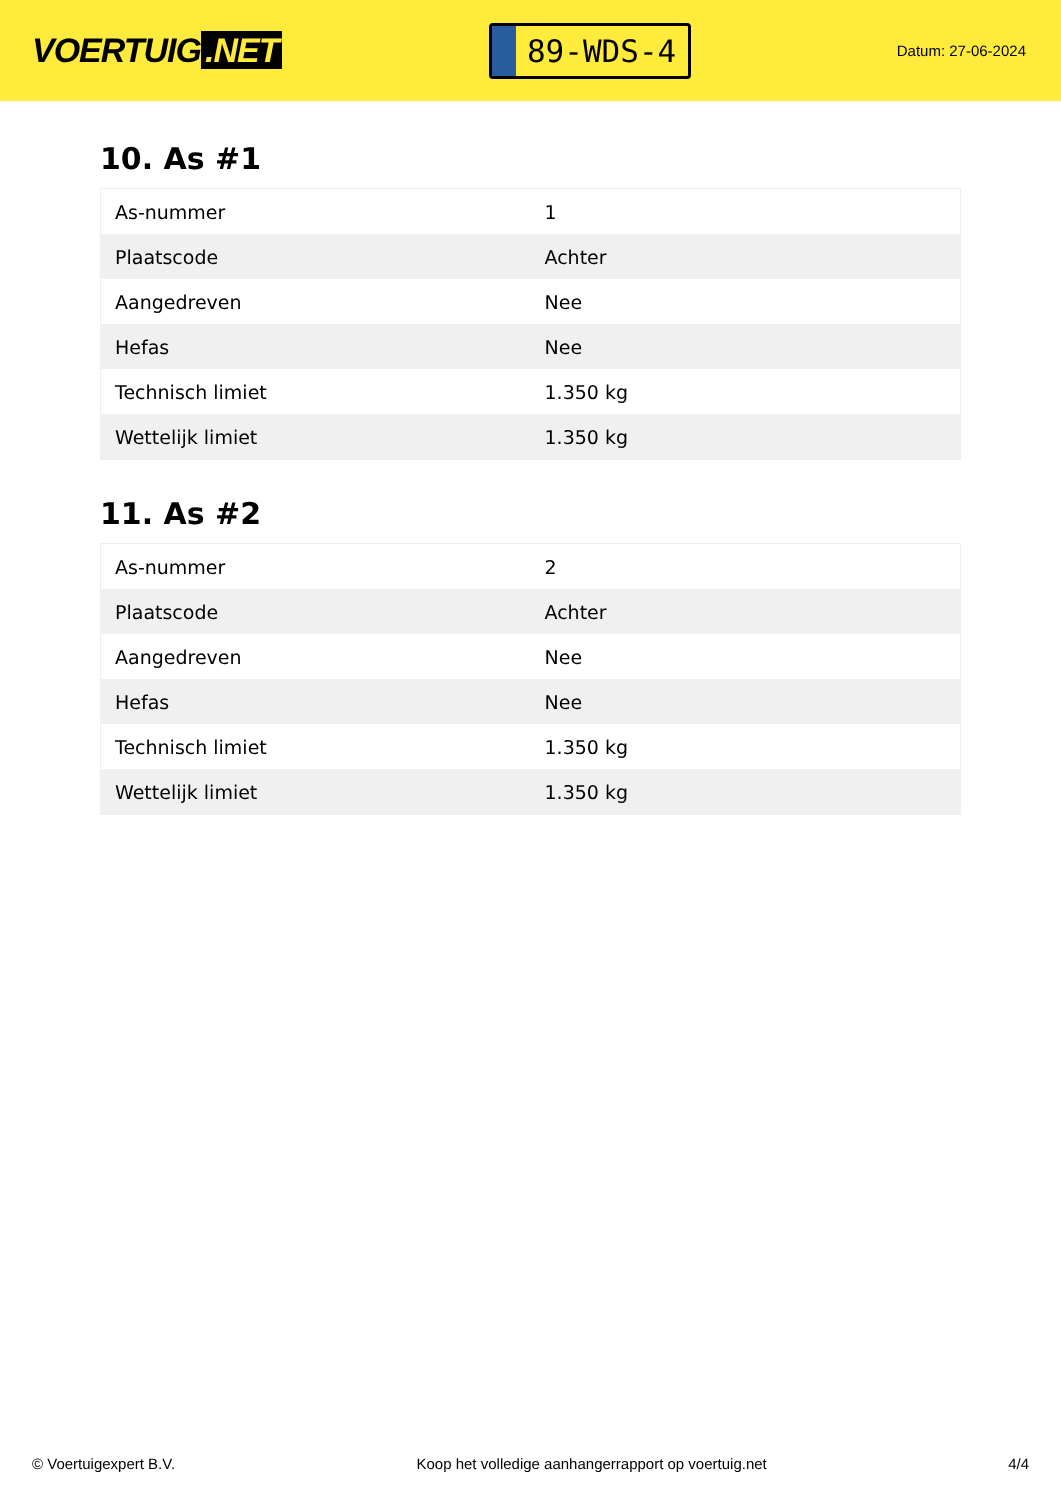VOERTUIG.NET
89-WDS-4
Datum: 27-06-2024
10. As #1
| As-nummer | 1 |
| Plaatscode | Achter |
| Aangedreven | Nee |
| Hefas | Nee |
| Technisch limiet | 1.350 kg |
| Wettelijk limiet | 1.350 kg |
11. As #2
| As-nummer | 2 |
| Plaatscode | Achter |
| Aangedreven | Nee |
| Hefas | Nee |
| Technisch limiet | 1.350 kg |
| Wettelijk limiet | 1.350 kg |
© Voertuigexpert B.V. Koop het volledige aanhangerrapport op voertuig.net 4/4